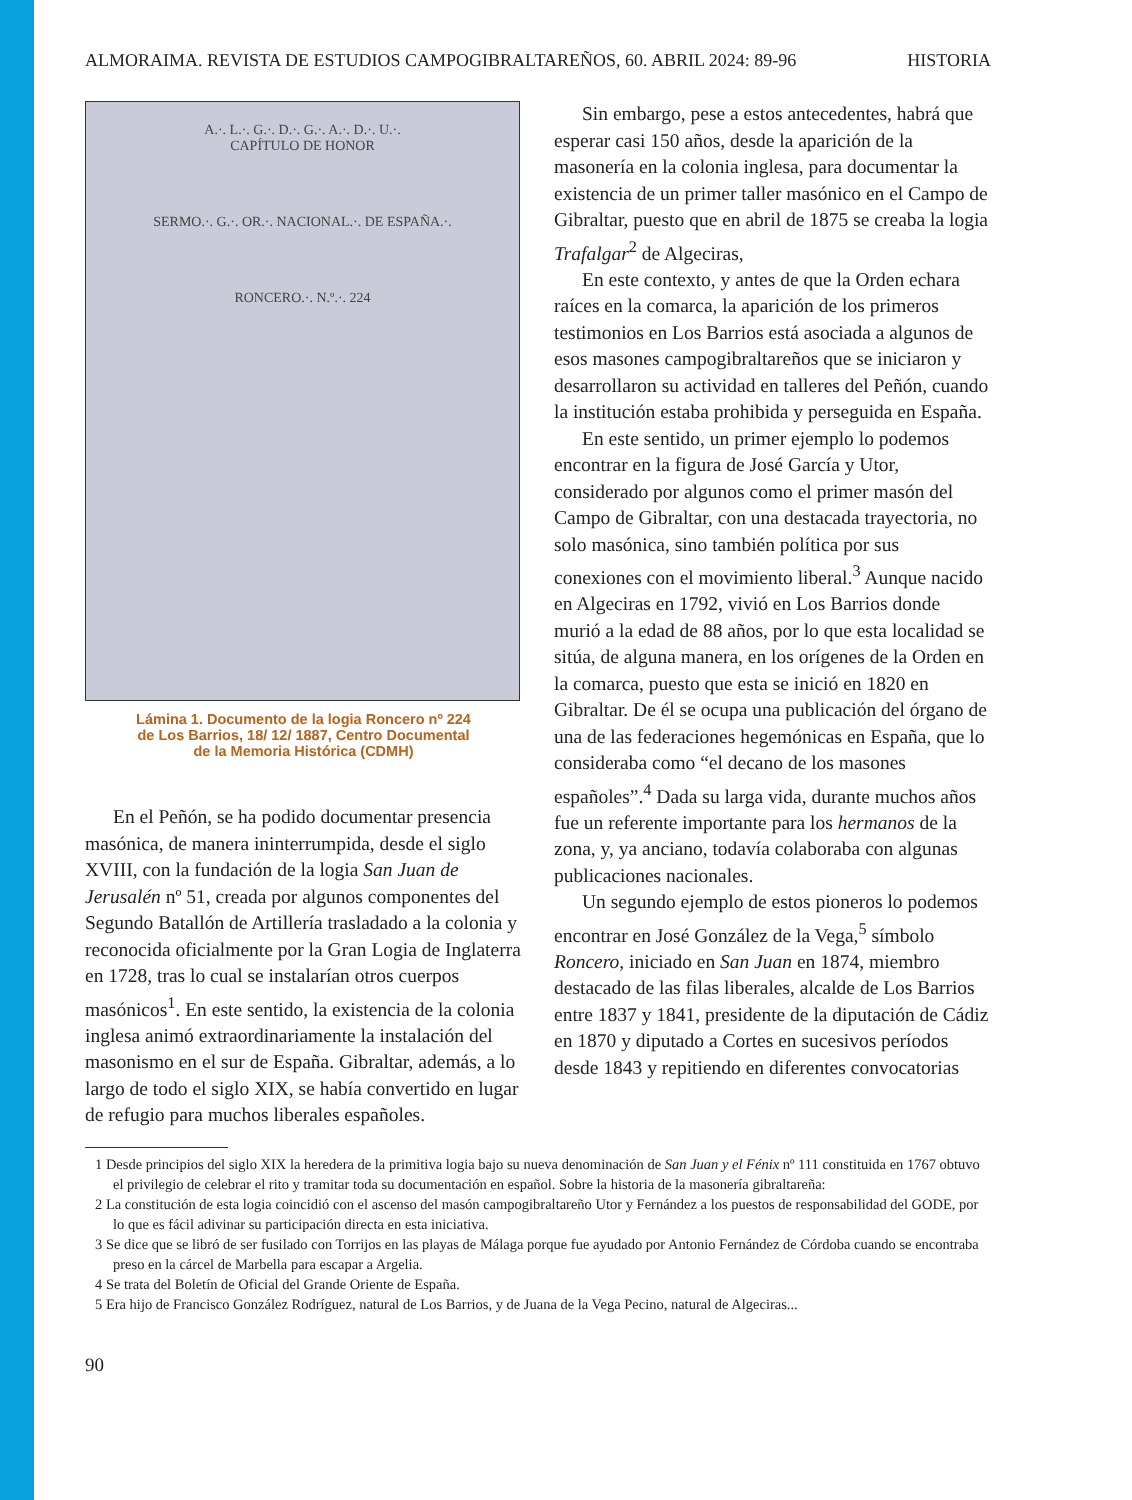ALMORAIMA. REVISTA DE ESTUDIOS CAMPOGIBRALTAREÑOS, 60. ABRIL 2024: 89-96 HISTORIA
A.·. L.·. G.·. D.·. G.·. A.·. D.·. U.·.
CAPÍTULO DE HONOR
SERMO.·. G.·. OR.·. NACIONAL.·. DE ESPAÑA.·.
RONCERO.·. N.º.·. 224
Lámina 1. Documento de la logia Roncero nº 224
de Los Barrios, 18/ 12/ 1887, Centro Documental
de la Memoria Histórica (CDMH)
En el Peñón, se ha podido documentar presencia masónica, de manera ininterrumpida, desde el siglo XVIII, con la fundación de la logia San Juan de Jerusalén nº 51, creada por algunos componentes del Segundo Batallón de Artillería trasladado a la colonia y reconocida oficialmente por la Gran Logia de Inglaterra en 1728, tras lo cual se instalarían otros cuerpos masónicos<sup>1</sup>. En este sentido, la existencia de la colonia inglesa animó extraordinariamente la instalación del masonismo en el sur de España. Gibraltar, además, a lo largo de todo el siglo XIX, se había convertido en lugar de refugio para muchos liberales españoles.
Sin embargo, pese a estos antecedentes, habrá que esperar casi 150 años, desde la aparición de la masonería en la colonia inglesa, para documentar la existencia de un primer taller masónico en el Campo de Gibraltar, puesto que en abril de 1875 se creaba la logia Trafalgar<sup>2</sup> de Algeciras,
En este contexto, y antes de que la Orden echara raíces en la comarca, la aparición de los primeros testimonios en Los Barrios está asociada a algunos de esos masones campogibraltareños que se iniciaron y desarrollaron su actividad en talleres del Peñón, cuando la institución estaba prohibida y perseguida en España.
En este sentido, un primer ejemplo lo podemos encontrar en la figura de José García y Utor, considerado por algunos como el primer masón del Campo de Gibraltar, con una destacada trayectoria, no solo masónica, sino también política por sus conexiones con el movimiento liberal.<sup>3</sup> Aunque nacido en Algeciras en 1792, vivió en Los Barrios donde murió a la edad de 88 años, por lo que esta localidad se sitúa, de alguna manera, en los orígenes de la Orden en la comarca, puesto que esta se inició en 1820 en Gibraltar. De él se ocupa una publicación del órgano de una de las federaciones hegemónicas en España, que lo consideraba como “el decano de los masones españoles”.<sup>4</sup> Dada su larga vida, durante muchos años fue un referente importante para los hermanos de la zona, y, ya anciano, todavía colaboraba con algunas publicaciones nacionales.
Un segundo ejemplo de estos pioneros lo podemos encontrar en José González de la Vega,<sup>5</sup> símbolo Roncero, iniciado en San Juan en 1874, miembro destacado de las filas liberales, alcalde de Los Barrios entre 1837 y 1841, presidente de la diputación de Cádiz en 1870 y diputado a Cortes en sucesivos períodos desde 1843 y repitiendo en diferentes convocatorias
1 Desde principios del siglo XIX la heredera de la primitiva logia bajo su nueva denominación de San Juan y el Fénix nº 111 constituida en 1767 obtuvo el privilegio de celebrar el rito y tramitar toda su documentación en español. Sobre la historia de la masonería gibraltareña:
2 La constitución de esta logia coincidió con el ascenso del masón campogibraltareño Utor y Fernández a los puestos de responsabilidad del GODE, por lo que es fácil adivinar su participación directa en esta iniciativa.
3 Se dice que se libró de ser fusilado con Torrijos en las playas de Málaga porque fue ayudado por Antonio Fernández de Córdoba cuando se encontraba preso en la cárcel de Marbella para escapar a Argelia.
4 Se trata del Boletín de Oficial del Grande Oriente de España.
5 Era hijo de Francisco González Rodríguez, natural de Los Barrios, y de Juana de la Vega Pecino, natural de Algeciras...
90